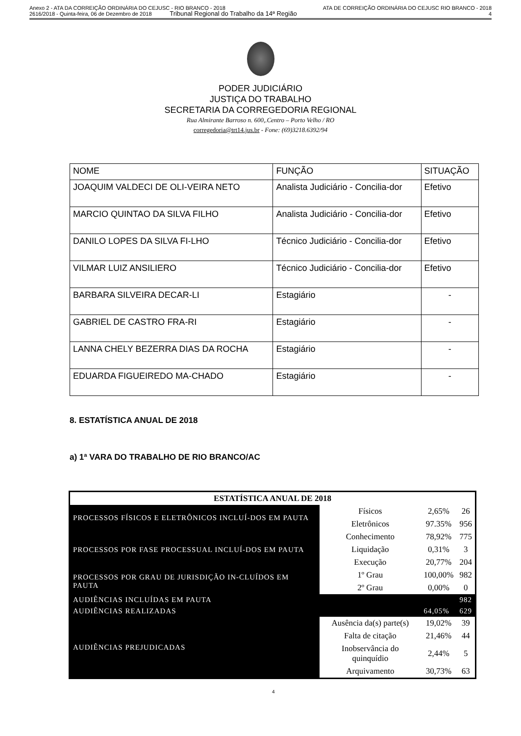Anexo 2 - ATA DA CORREIÇÃO ORDINÁRIA DO CEJUSC - RIO BRANCO - 2018 ATA DE CORREIÇÃO ORDINÁRIA DO CEJUSC RIO BRANCO - 2018
2616/2018 - Quinta-feira, 06 de Dezembro de 2018 Tribunal Regional do Trabalho da 14ª Região 4
PODER JUDICIÁRIO
JUSTIÇA DO TRABALHO
SECRETARIA DA CORREGEDORIA REGIONAL
Rua Almirante Barroso n. 600,.Centro – Porto Velho / RO
corregedoria@trt14.jus.br - Fone: (69)3218.6392/94
| NOME | FUNÇÃO | SITUAÇÃO |
| JOAQUIM VALDECI DE OLI-VEIRA NETO | Analista Judiciário - Concilia-dor | Efetivo |
| MARCIO QUINTAO DA SILVA FILHO | Analista Judiciário - Concilia-dor | Efetivo |
| DANILO LOPES DA SILVA FI-LHO | Técnico Judiciário - Concilia-dor | Efetivo |
| VILMAR LUIZ ANSILIERO | Técnico Judiciário - Concilia-dor | Efetivo |
| BARBARA SILVEIRA DECAR-LI | Estagiário | - |
| GABRIEL DE CASTRO FRA-RI | Estagiário | - |
| LANNA CHELY BEZERRA DIAS DA ROCHA | Estagiário | - |
| EDUARDA FIGUEIREDO MA-CHADO | Estagiário | - |
8. ESTATÍSTICA ANUAL DE 2018
a) 1ª VARA DO TRABALHO DE RIO BRANCO/AC
| ESTATÍSTICA ANUAL DE 2018 | | | | |
| PROCESSOS FÍSICOS E ELETRÔNICOS INCLUÍ-DOS EM PAUTA | | Físicos | 2,65% | 26 |
| | | Eletrônicos | 97.35% | 956 |
| PROCESSOS POR FASE PROCESSUAL INCLUÍ-DOS EM PAUTA | | Conhecimento | 78,92% | 775 |
| | | Liquidação | 0,31% | 3 |
| | | Execução | 20,77% | 204 |
| PROCESSOS POR GRAU DE JURISDIÇÃO IN-CLUÍDOS EM PAUTA | | 1º Grau | 100,00% | 982 |
| | | 2º Grau | 0,00% | 0 |
| AUDIÊNCIAS INCLUÍDAS EM PAUTA | | | | 982 |
| AUDIÊNCIAS REALIZADAS | | | 64,05% | 629 |
| AUDIÊNCIAS PREJUDICADAS | Ausência da(s) parte(s) | | 19,02% | 39 |
| | Falta de citação | | 21,46% | 44 |
| | Inobservância do quinquídio | | 2,44% | 5 |
| | Arquivamento | | 30,73% | 63 |
4